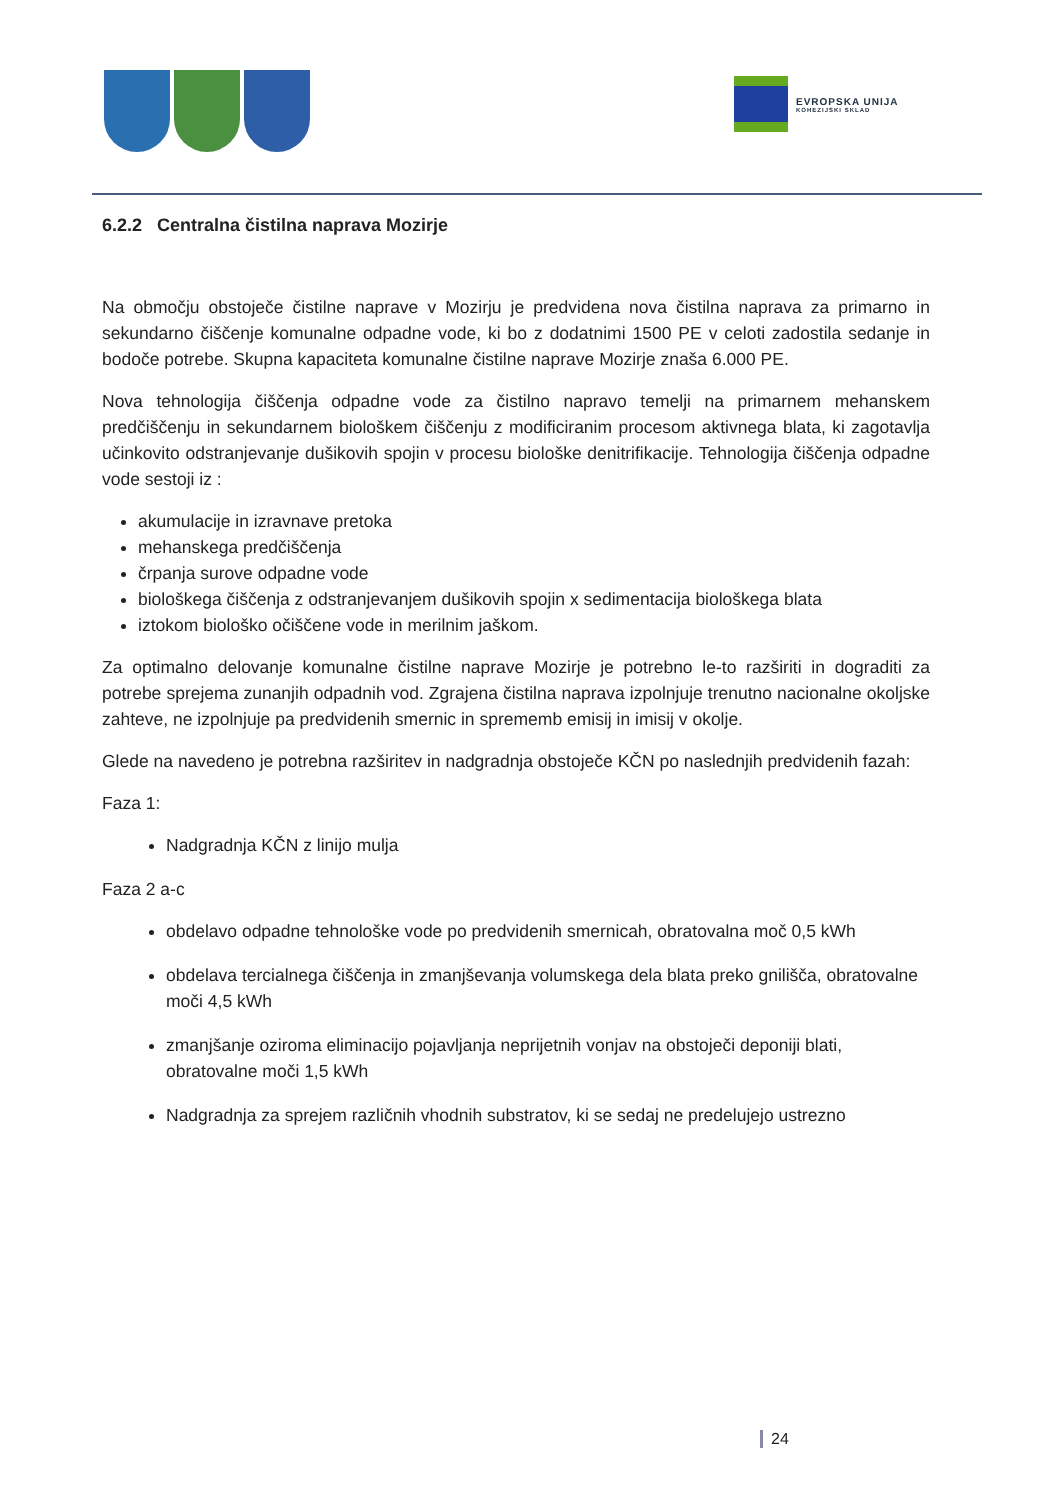EVROPSKA UNIJA
KOHEZIJSKI SKLAD
6.2.2 Centralna čistilna naprava Mozirje
Na območju obstoječe čistilne naprave v Mozirju je predvidena nova čistilna naprava za primarno in sekundarno čiščenje komunalne odpadne vode, ki bo z dodatnimi 1500 PE v celoti zadostila sedanje in bodoče potrebe. Skupna kapaciteta komunalne čistilne naprave Mozirje znaša 6.000 PE.
Nova tehnologija čiščenja odpadne vode za čistilno napravo temelji na primarnem mehanskem predčiščenju in sekundarnem biološkem čiščenju z modificiranim procesom aktivnega blata, ki zagotavlja učinkovito odstranjevanje dušikovih spojin v procesu biološke denitrifikacije. Tehnologija čiščenja odpadne vode sestoji iz :
akumulacije in izravnave pretoka
mehanskega predčiščenja
črpanja surove odpadne vode
biološkega čiščenja z odstranjevanjem dušikovih spojin x sedimentacija biološkega blata
iztokom biološko očiščene vode in merilnim jaškom.
Za optimalno delovanje komunalne čistilne naprave Mozirje je potrebno le-to razširiti in dograditi za potrebe sprejema zunanjih odpadnih vod. Zgrajena čistilna naprava izpolnjuje trenutno nacionalne okoljske zahteve, ne izpolnjuje pa predvidenih smernic in sprememb emisij in imisij v okolje.
Glede na navedeno je potrebna razširitev in nadgradnja obstoječe KČN po naslednjih predvidenih fazah:
Faza 1:
Nadgradnja KČN z linijo mulja
Faza 2 a-c
obdelavo odpadne tehnološke vode po predvidenih smernicah, obratovalna moč 0,5 kWh
obdelava tercialnega čiščenja in zmanjševanja volumskega dela blata preko gnilišča, obratovalne moči 4,5 kWh
zmanjšanje oziroma eliminacijo pojavljanja neprijetnih vonjav na obstoječi deponiji blati, obratovalne moči 1,5 kWh
Nadgradnja za sprejem različnih vhodnih substratov, ki se sedaj ne predelujejo ustrezno
24